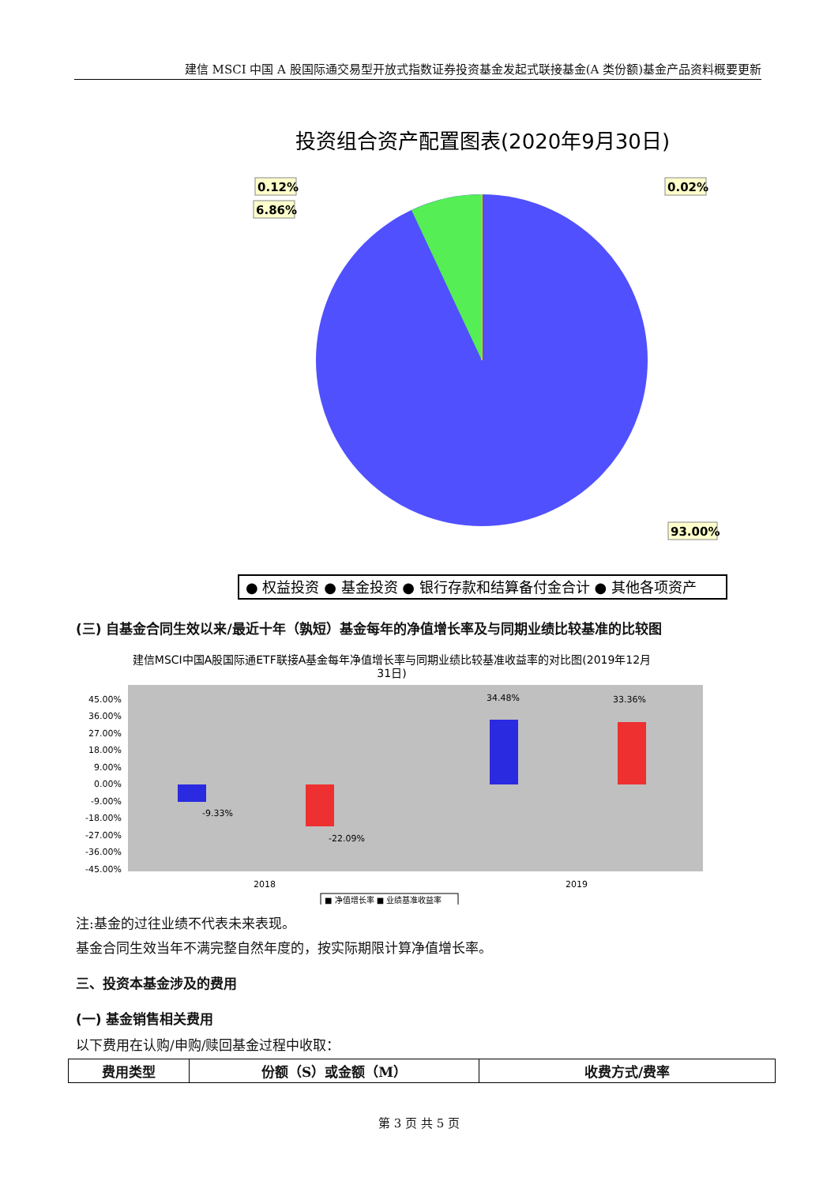建信 MSCI 中国 A 股国际通交易型开放式指数证券投资基金发起式联接基金(A 类份额)基金产品资料概要更新
投资组合资产配置图表(2020年9月30日)
0.12%
6.86%
0.02%
93.00%
● 权益投资 ● 基金投资 ● 银行存款和结算备付金合计 ● 其他各项资产
(三) 自基金合同生效以来/最近十年（孰短）基金每年的净值增长率及与同期业绩比较基准的比较图
建信MSCI中国A股国际通ETF联接A基金每年净值增长率与同期业绩比较基准收益率的对比图(2019年12月
31日)
45.00%
36.00%
27.00%
18.00%
9.00%
0.00%
-9.00%
-18.00%
-27.00%
-36.00%
-45.00%
-9.33%
-22.09%
34.48%
33.36%
2018
2019
■ 净值增长率 ■ 业绩基准收益率
注:基金的过往业绩不代表未来表现。
基金合同生效当年不满完整自然年度的，按实际期限计算净值增长率。
三、投资本基金涉及的费用
(一) 基金销售相关费用
以下费用在认购/申购/赎回基金过程中收取：
| 费用类型 | 份额（S）或金额（M） | 收费方式/费率 |
| --- | --- | --- |
第 3 页 共 5 页